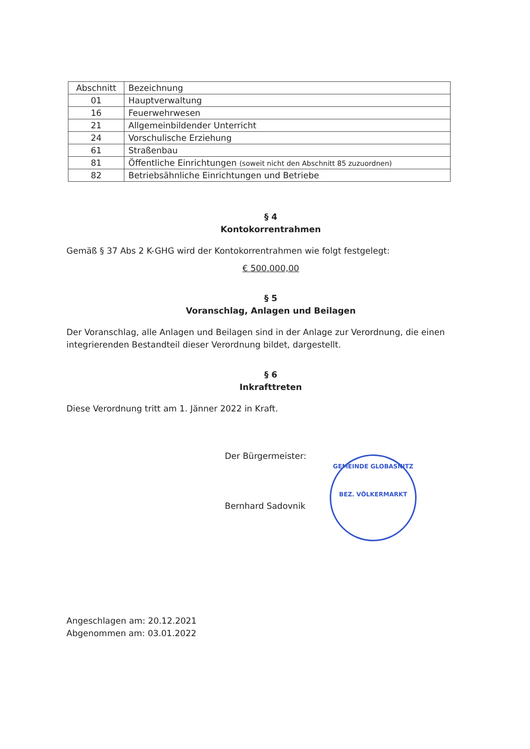| Abschnitt | Bezeichnung |
| 01 | Hauptverwaltung |
| 16 | Feuerwehrwesen |
| 21 | Allgemeinbildender Unterricht |
| 24 | Vorschulische Erziehung |
| 61 | Straßenbau |
| 81 | Öffentliche Einrichtungen (soweit nicht den Abschnitt 85 zuzuordnen) |
| 82 | Betriebsähnliche Einrichtungen und Betriebe |
§ 4
Kontokorrentrahmen
Gemäß § 37 Abs 2 K-GHG wird der Kontokorrentrahmen wie folgt festgelegt:
€ 500.000,00
§ 5
Voranschlag, Anlagen und Beilagen
Der Voranschlag, alle Anlagen und Beilagen sind in der Anlage zur Verordnung, die einen integrierenden Bestandteil dieser Verordnung bildet, dargestellt.
§ 6
Inkrafttreten
Diese Verordnung tritt am 1. Jänner 2022 in Kraft.
Der Bürgermeister:
Bernhard Sadovnik
Angeschlagen am: 20.12.2021
Abgenommen am: 03.01.2022
GEMEINDE GLOBASNITZ
BEZ. VÖLKERMARKT